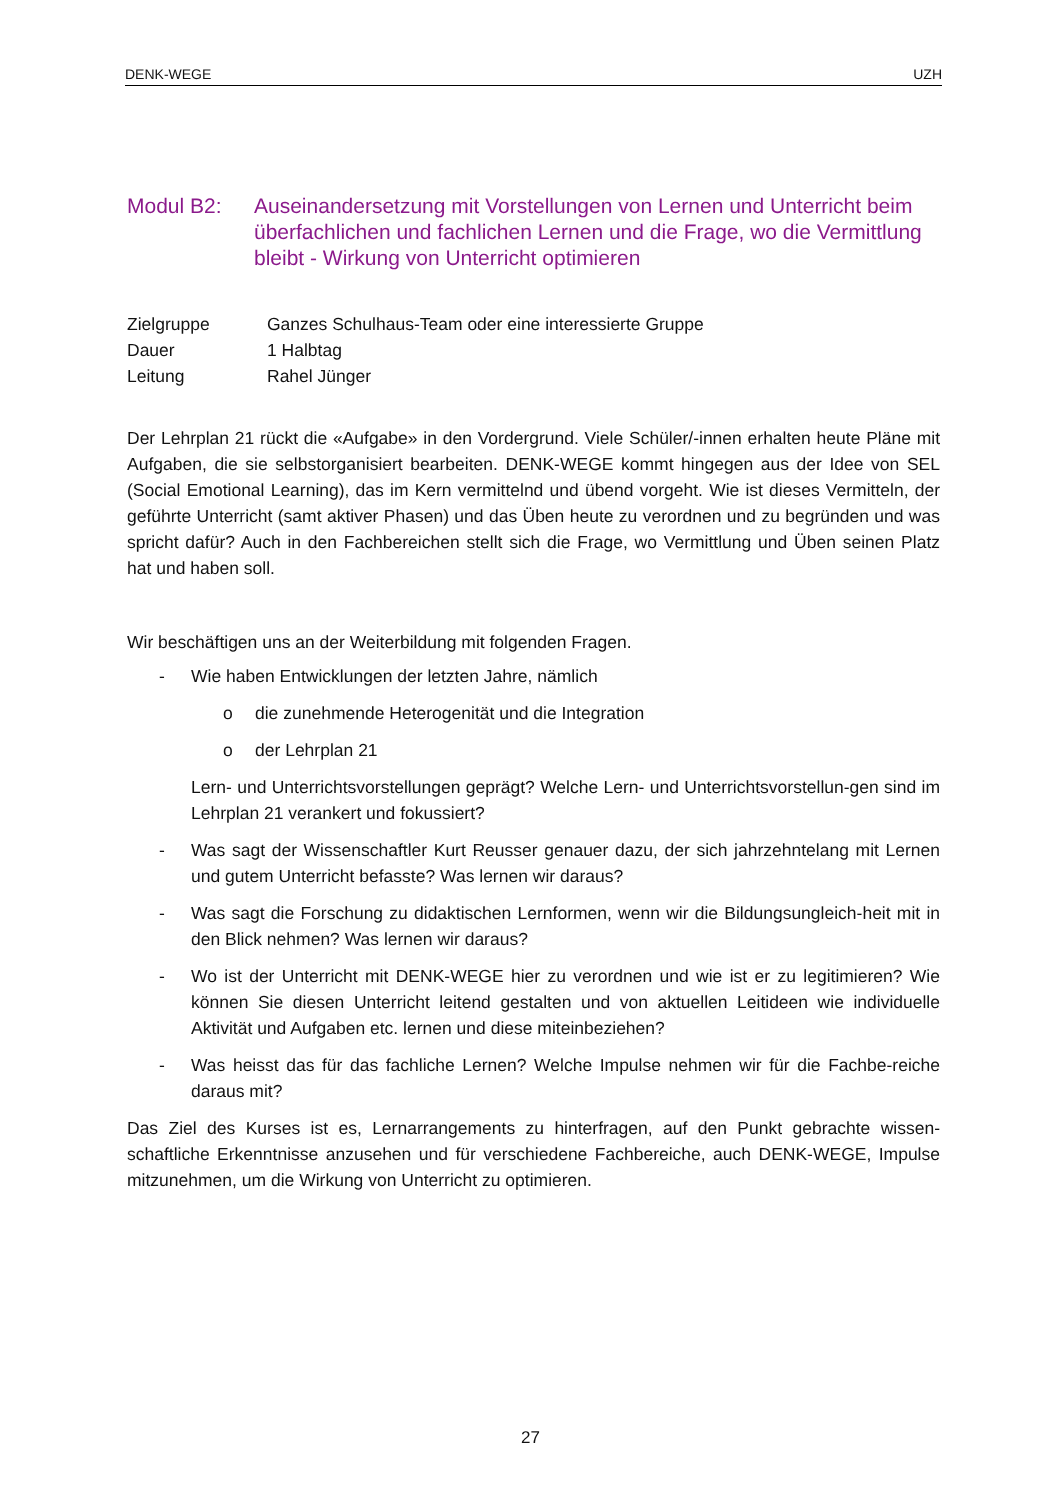DENK-WEGE UZH
Modul B2: Auseinandersetzung mit Vorstellungen von Lernen und Unterricht beim überfachlichen und fachlichen Lernen und die Frage, wo die Vermittlung bleibt - Wirkung von Unterricht optimieren
Zielgruppe Ganzes Schulhaus-Team oder eine interessierte Gruppe
Dauer 1 Halbtag
Leitung Rahel Jünger
Der Lehrplan 21 rückt die «Aufgabe» in den Vordergrund. Viele Schüler/-innen erhalten heute Pläne mit Aufgaben, die sie selbstorganisiert bearbeiten. DENK-WEGE kommt hingegen aus der Idee von SEL (Social Emotional Learning), das im Kern vermittelnd und übend vorgeht. Wie ist dieses Vermitteln, der geführte Unterricht (samt aktiver Phasen) und das Üben heute zu verordnen und zu begründen und was spricht dafür? Auch in den Fachbereichen stellt sich die Frage, wo Vermittlung und Üben seinen Platz hat und haben soll.
Wir beschäftigen uns an der Weiterbildung mit folgenden Fragen.
- Wie haben Entwicklungen der letzten Jahre, nämlich
o die zunehmende Heterogenität und die Integration
o der Lehrplan 21
Lern- und Unterrichtsvorstellungen geprägt? Welche Lern- und Unterrichtsvorstellun-gen sind im Lehrplan 21 verankert und fokussiert?
- Was sagt der Wissenschaftler Kurt Reusser genauer dazu, der sich jahrzehntelang mit Lernen und gutem Unterricht befasste? Was lernen wir daraus?
- Was sagt die Forschung zu didaktischen Lernformen, wenn wir die Bildungsungleich-heit mit in den Blick nehmen? Was lernen wir daraus?
- Wo ist der Unterricht mit DENK-WEGE hier zu verordnen und wie ist er zu legitimieren? Wie können Sie diesen Unterricht leitend gestalten und von aktuellen Leitideen wie individuelle Aktivität und Aufgaben etc. lernen und diese miteinbeziehen?
- Was heisst das für das fachliche Lernen? Welche Impulse nehmen wir für die Fachbe-reiche daraus mit?
Das Ziel des Kurses ist es, Lernarrangements zu hinterfragen, auf den Punkt gebrachte wissen-schaftliche Erkenntnisse anzusehen und für verschiedene Fachbereiche, auch DENK-WEGE, Impulse mitzunehmen, um die Wirkung von Unterricht zu optimieren.
27